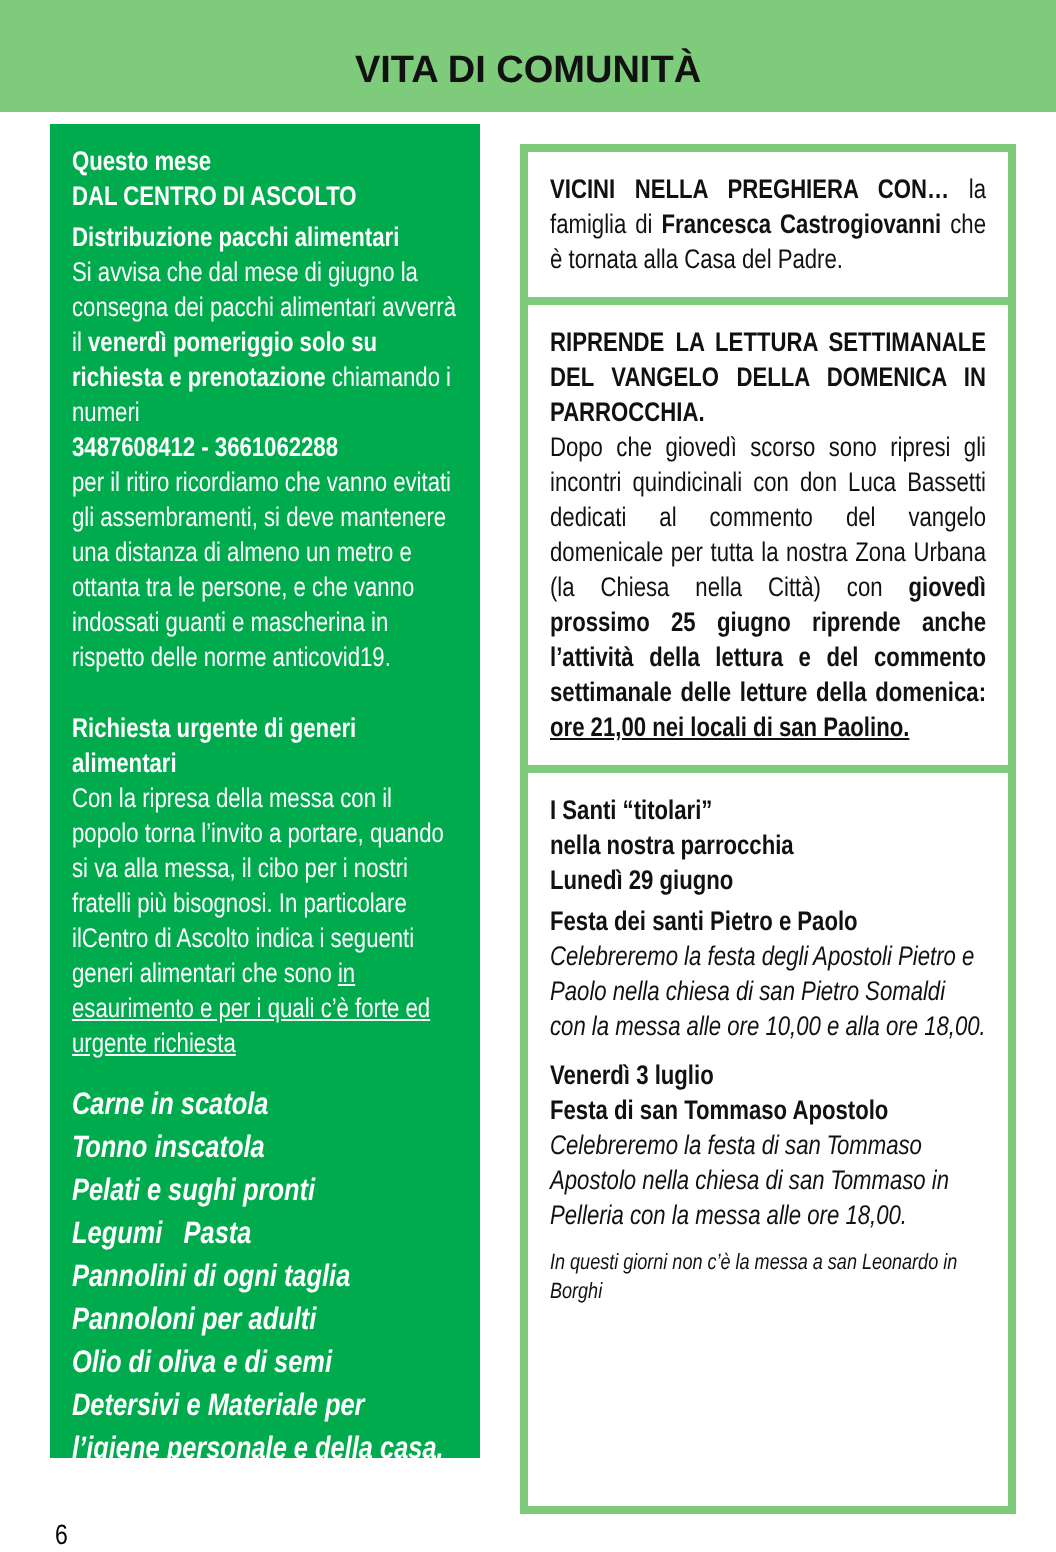VITA DI COMUNITÀ
Questo mese
DAL CENTRO DI ASCOLTO
Distribuzione pacchi alimentari
Si avvisa che dal mese di giugno la consegna dei pacchi alimentari avverrà il venerdì pomeriggio solo su richiesta e prenotazione chiamando i numeri
3487608412 - 3661062288
per il ritiro ricordiamo che vanno evitati gli assembramenti, si deve mantenere una distanza di almeno un metro e ottanta tra le persone, e che vanno indossati guanti e mascherina in rispetto delle norme anticovid19.
Richiesta urgente di generi alimentari
Con la ripresa della messa con il popolo torna l’invito a portare, quando si va alla messa, il cibo per i nostri fratelli più bisognosi. In particolare ilCentro di Ascolto indica i seguenti generi alimentari che sono in esaurimento e per i quali c’è forte ed urgente richiesta
Carne in scatola
Tonno inscatola
Pelati e sughi pronti
Legumi Pasta
Pannolini di ogni taglia
Pannoloni per adulti
Olio di oliva e di semi
Detersivi e Materiale per l’igiene personale e della casa.
VICINI NELLA PREGHIERA CON… la famiglia di Francesca Castrogiovanni che è tornata alla Casa del Padre.
RIPRENDE LA LETTURA SETTIMANALE DEL VANGELO DELLA DOMENICA IN PARROCCHIA.
Dopo che giovedì scorso sono ripresi gli incontri quindicinali con don Luca Bassetti dedicati al commento del vangelo domenicale per tutta la nostra Zona Urbana (la Chiesa nella Città) con giovedì prossimo 25 giugno riprende anche l’attività della lettura e del commento settimanale delle letture della domenica: ore 21,00 nei locali di san Paolino.
I Santi “titolari”
nella nostra parrocchia
Lunedì 29 giugno
Festa dei santi Pietro e Paolo
Celebreremo la festa degli Apostoli Pietro e Paolo nella chiesa di san Pietro Somaldi con la messa alle ore 10,00 e alla ore 18,00.
Venerdì 3 luglio
Festa di san Tommaso Apostolo
Celebreremo la festa di san Tommaso Apostolo nella chiesa di san Tommaso in Pelleria con la messa alle ore 18,00.
In questi giorni non c’è la messa a san Leonardo in Borghi
6